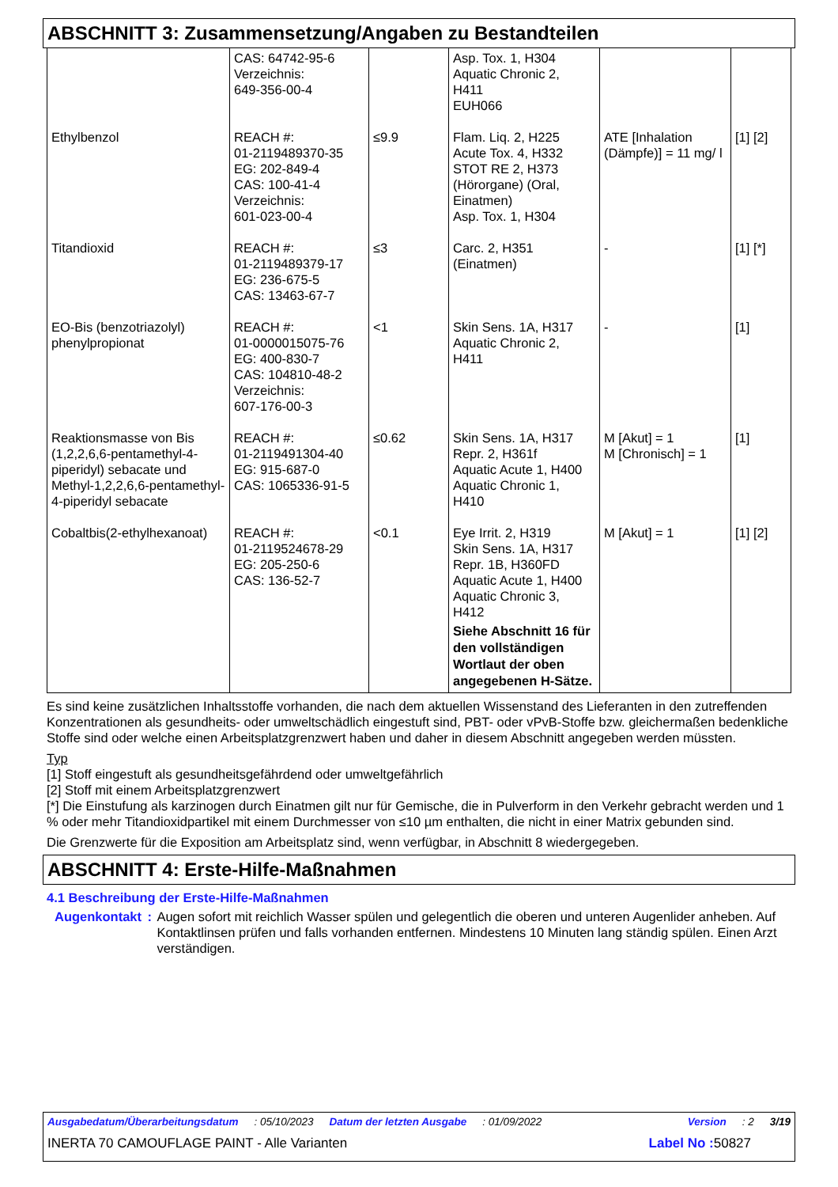ABSCHNITT 3: Zusammensetzung/Angaben zu Bestandteilen
| | CAS: 64742-95-6 Verzeichnis: 649-356-00-4 | | Asp. Tox. 1, H304 Aquatic Chronic 2, H411 EUH066 | | |
| Ethylbenzol | REACH #: 01-2119489370-35 EG: 202-849-4 CAS: 100-41-4 Verzeichnis: 601-023-00-4 | ≤9.9 | Flam. Liq. 2, H225 Acute Tox. 4, H332 STOT RE 2, H373 (Hörorgane) (Oral, Einatmen) Asp. Tox. 1, H304 | ATE [Inhalation (Dämpfe)] = 11 mg/ l | [1] [2] |
| Titandioxid | REACH #: 01-2119489379-17 EG: 236-675-5 CAS: 13463-67-7 | ≤3 | Carc. 2, H351 (Einatmen) | - | [1] [*] |
| EO-Bis (benzotriazolyl) phenylpropionat | REACH #: 01-0000015075-76 EG: 400-830-7 CAS: 104810-48-2 Verzeichnis: 607-176-00-3 | <1 | Skin Sens. 1A, H317 Aquatic Chronic 2, H411 | - | [1] |
| Reaktionsmasse von Bis (1,2,2,6,6-pentamethyl-4-piperidyl) sebacate und Methyl-1,2,2,6,6-pentamethyl-4-piperidyl sebacate | REACH #: 01-2119491304-40 EG: 915-687-0 CAS: 1065336-91-5 | ≤0.62 | Skin Sens. 1A, H317 Repr. 2, H361f Aquatic Acute 1, H400 Aquatic Chronic 1, H410 | M [Akut] = 1 M [Chronisch] = 1 | [1] |
| Cobaltbis(2-ethylhexanoat) | REACH #: 01-2119524678-29 EG: 205-250-6 CAS: 136-52-7 | <0.1 | Eye Irrit. 2, H319 Skin Sens. 1A, H317 Repr. 1B, H360FD Aquatic Acute 1, H400 Aquatic Chronic 3, H412 Siehe Abschnitt 16 für den vollständigen Wortlaut der oben angegebenen H-Sätze. | M [Akut] = 1 | [1] [2] |
Es sind keine zusätzlichen Inhaltsstoffe vorhanden, die nach dem aktuellen Wissenstand des Lieferanten in den zutreffenden Konzentrationen als gesundheits- oder umweltschädlich eingestuft sind, PBT- oder vPvB-Stoffe bzw. gleichermaßen bedenkliche Stoffe sind oder welche einen Arbeitsplatzgrenzwert haben und daher in diesem Abschnitt angegeben werden müssten.
Typ
[1] Stoff eingestuft als gesundheitsgefährdend oder umweltgefährlich
[2] Stoff mit einem Arbeitsplatzgrenzwert
[*] Die Einstufung als karzinogen durch Einatmen gilt nur für Gemische, die in Pulverform in den Verkehr gebracht werden und 1 % oder mehr Titandioxidpartikel mit einem Durchmesser von ≤10 µm enthalten, die nicht in einer Matrix gebunden sind.
Die Grenzwerte für die Exposition am Arbeitsplatz sind, wenn verfügbar, in Abschnitt 8 wiedergegeben.
ABSCHNITT 4: Erste-Hilfe-Maßnahmen
4.1 Beschreibung der Erste-Hilfe-Maßnahmen
Augenkontakt : Augen sofort mit reichlich Wasser spülen und gelegentlich die oberen und unteren Augenlider anheben. Auf Kontaktlinsen prüfen und falls vorhanden entfernen. Mindestens 10 Minuten lang ständig spülen. Einen Arzt verständigen.
Ausgabedatum/Überarbeitungsdatum: 05/10/2023 Datum der letzten Ausgabe: 01/09/2022 Version: 2 3/19
INERTA 70 CAMOUFLAGE PAINT - Alle Varianten Label No : 50827